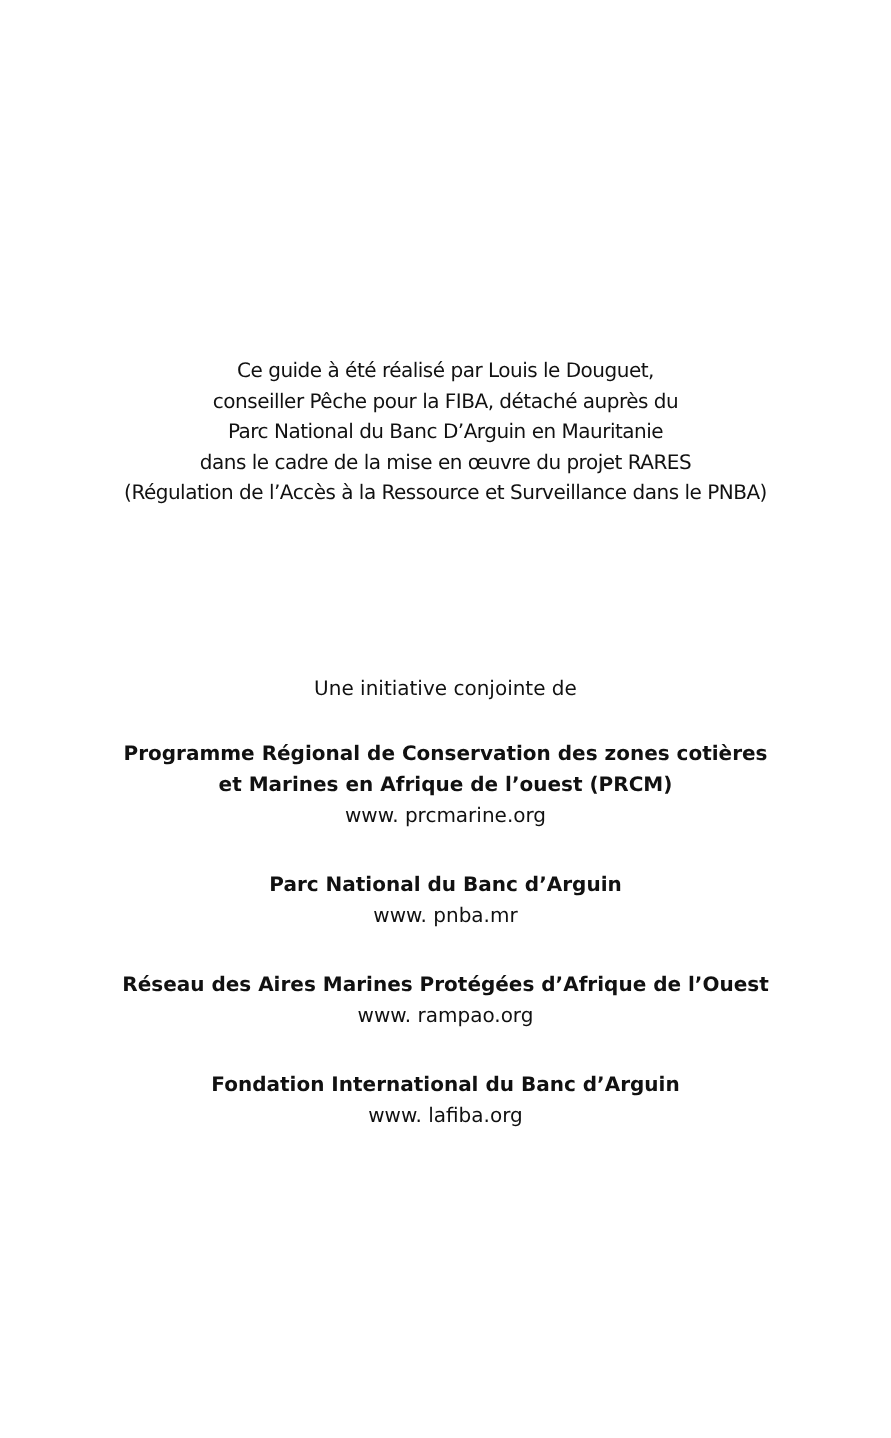Ce guide à été réalisé par Louis le Douguet,
conseiller Pêche pour la FIBA, détaché auprès du
Parc National du Banc D’Arguin en Mauritanie
dans le cadre de la mise en œuvre du projet RARES
(Régulation de l’Accès à la Ressource et Surveillance dans le PNBA)
Une initiative conjointe de
Programme Régional de Conservation des zones cotières
et Marines en Afrique de l’ouest (PRCM)
www. prcmarine.org
Parc National du Banc d’Arguin
www. pnba.mr
Réseau des Aires Marines Protégées d’Afrique de l’Ouest
www. rampao.org
Fondation International du Banc d’Arguin
www. lafiba.org